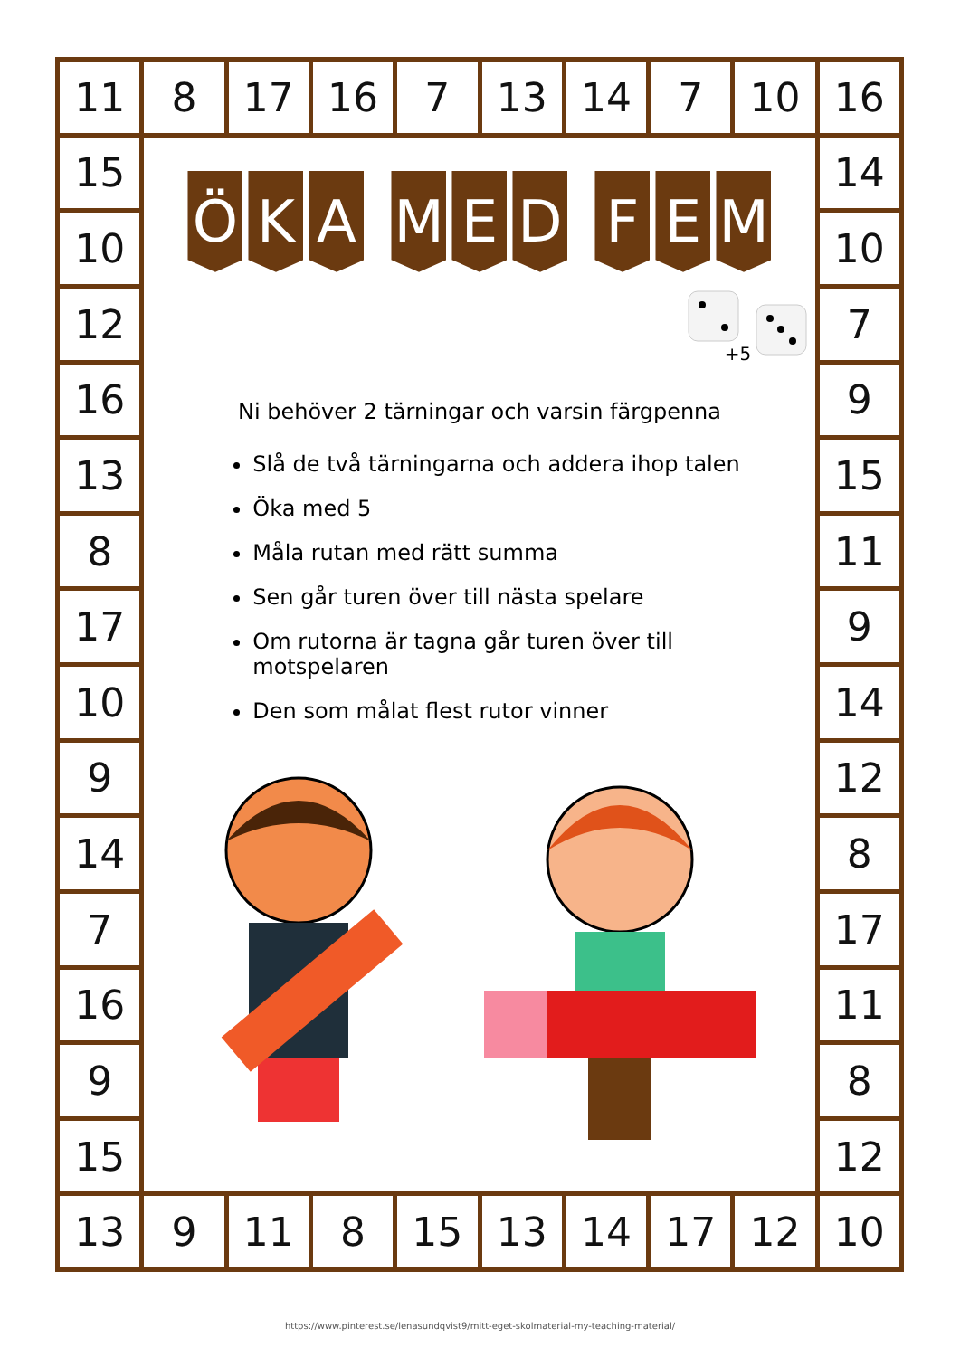11
8
17
16
7
13
14
7
10
16
15
10
12
16
13
8
17
10
9
14
7
16
9
15
Ö K A M E D F E M
+5
Ni behöver 2 tärningar och varsin färgpenna
Slå de två tärningarna och addera ihop talen
Öka med 5
Måla rutan med rätt summa
Sen går turen över till nästa spelare
Om rutorna är tagna går turen över till motspelaren
Den som målat flest rutor vinner
14
10
7
9
15
11
9
14
12
8
17
11
8
12
13
9
11
8
15
13
14
17
12
10
https://www.pinterest.se/lenasundqvist9/mitt-eget-skolmaterial-my-teaching-material/